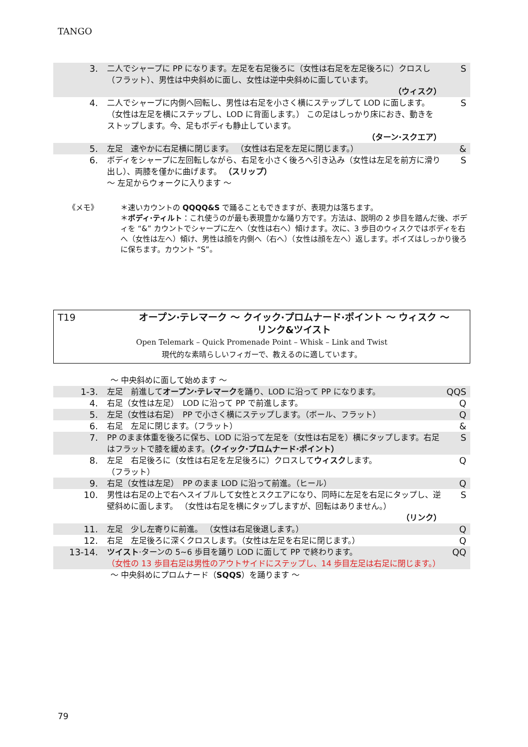TANGO
| 3. | 二人でシャープに PP になります。左足を右足後ろに（女性は右足を左足後ろに）クロスし（フラット）、男性は中央斜めに面し、女性は逆中央斜めに面しています。 （ウィスク） | S |
| 4. | 二人でシャープに内側へ回転し、男性は右足を小さく横にステップして LOD に面します。 （女性は左足を横にステップし、LOD に背面します。） この足はしっかり床におき、動きをストップします。今、足もボディも静止しています。 （ターン·スクエア） | S |
| 5. | 左足 速やかに右足横に閉じます。 （女性は右足を左足に閉じます。） | & |
| 6. | ボディをシャープに左回転しながら、右足を小さく後ろへ引き込み（女性は左足を前方に滑り出し）、両膝を僅かに曲げます。 （スリップ） ～ 左足からウォークに入ります ～ | S |
《メモ》 ＊速いカウントの QQQQ&S で踊ることもできますが、表現力は落ちます。
＊ボディ·ティルト：これ使うのが最も表現豊かな踊り方です。方法は、説明の 2 歩目を踏んだ後、ボディを “&” カウントでシャープに左へ（女性は右へ）傾けます。次に、3 歩目のウィスクではボディを右へ（女性は左へ）傾け、男性は顔を内側へ（右へ）（女性は顔を左へ）返します。ポイズはしっかり後ろに保ちます。カウント “S”。
T19 オープン·テレマーク ～ クイック·プロムナード·ポイント ～ ウィスク ～
リンク&ツイスト
Open Telemark – Quick Promenade Point – Whisk – Link and Twist
現代的な素晴らしいフィガーで、教えるのに適しています。
～ 中央斜めに面して始めます ～
| 1-3. | 左足 前進して オープン·テレマーク を踊り、LOD に沿って PP になります。 | QQS |
| 4. | 右足（女性は左足） LOD に沿って PP で前進します。 | Q |
| 5. | 左足（女性は右足） PP で小さく横にステップします。（ボール、フラット） | Q |
| 6. | 右足 左足に閉じます。（フラット） | & |
| 7. | PP のまま体重を後ろに保ち、LOD に沿って左足を（女性は右足を）横にタップします。右足はフラットで膝を緩めます。 （クイック·プロムナード·ポイント） | S |
| 8. | 左足 右足後ろに（女性は右足を左足後ろに）クロスして ウィスク します。 （フラット） | Q |
| 9. | 右足（女性は左足） PP のまま LOD に沿って前進。（ヒール） | Q |
| 10. | 男性は右足の上で右へスイブルして女性とスクエアになり、同時に左足を右足にタップし、逆壁斜めに面します。 （女性は右足を横にタップしますが、回転はありません。） （リンク） | S |
| 11. | 左足 少し左寄りに前進。 （女性は右足後退します。） | Q |
| 12. | 右足 左足後ろに深くクロスします。（女性は左足を右足に閉じます。） | Q |
| 13-14. | ツイスト ·ターンの 5~6 歩目を踊り LOD に面して PP で終わります。 （女性の 13 歩目右足は男性のアウトサイドにステップし、14 歩目左足は右足に閉じます。） | QQ |
～ 中央斜めにプロムナード（SQQS）を踊ります ～
79